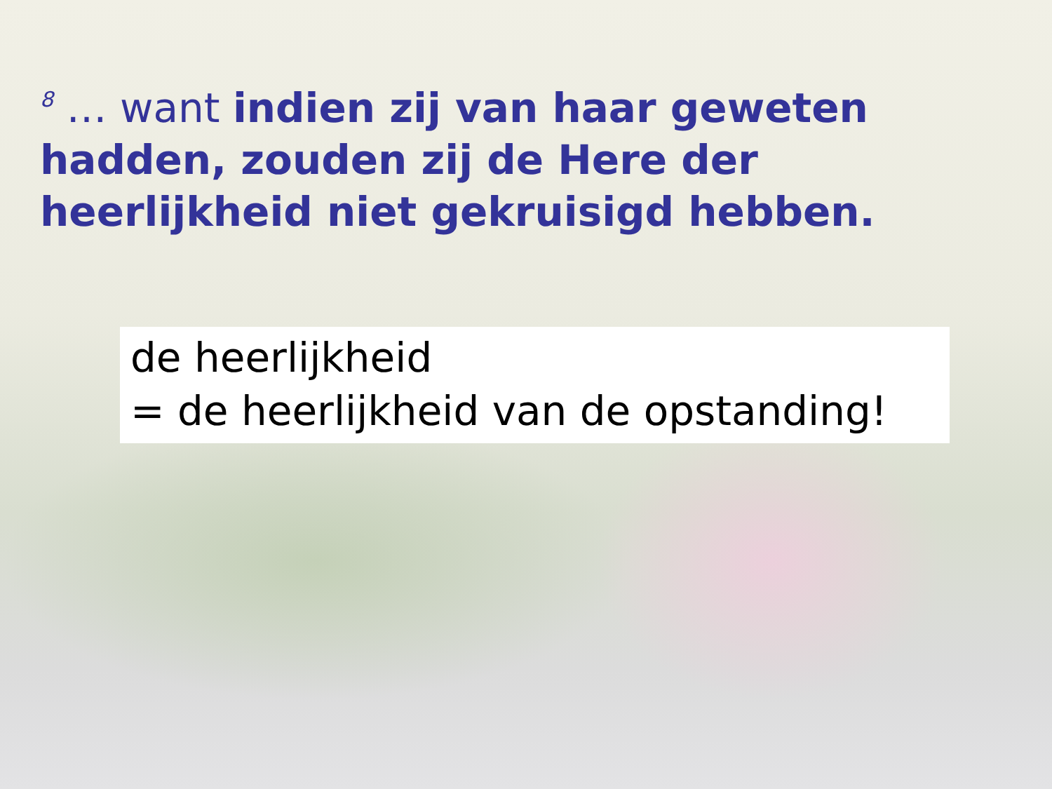<sup>8</sup> … want indien zij van haar geweten hadden, zouden zij de Here der heerlijkheid niet gekruisigd hebben.
de heerlijkheid
= de heerlijkheid van de opstanding!